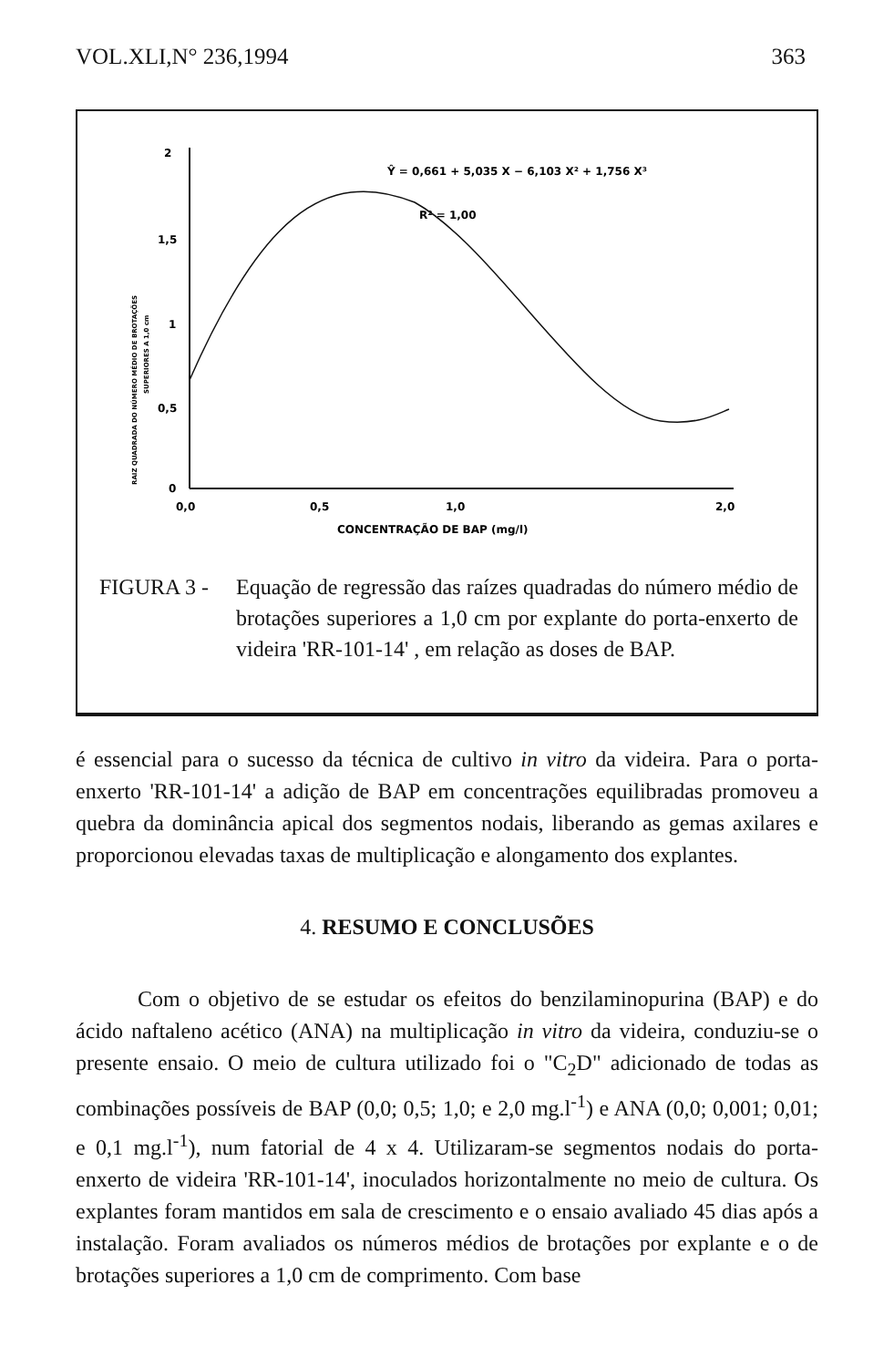VOL.XLI,N° 236,1994 363
RAIZ QUADRADA DO NÚMERO MÉDIO DE BROTAÇÕES
SUPERIORES A 1,0 cm
2
1,5
1
0,5
0
0,0
0,5
1,0
2,0
CONCENTRAÇÃO DE BAP (mg/l)
Ŷ = 0,661 + 5,035 X − 6,103 X² + 1,756 X³
R² = 1,00
FIGURA 3 - Equação de regressão das raízes quadradas do número médio de brotações superiores a 1,0 cm por explante do porta-enxerto de videira 'RR-101-14' , em relação as doses de BAP.
é essencial para o sucesso da técnica de cultivo in vitro da videira. Para o porta-enxerto 'RR-101-14' a adição de BAP em concentrações equilibradas promoveu a quebra da dominância apical dos segmentos nodais, liberando as gemas axilares e proporcionou elevadas taxas de multiplicação e alongamento dos explantes.
4. RESUMO E CONCLUSÕES
Com o objetivo de se estudar os efeitos do benzilaminopurina (BAP) e do ácido naftaleno acético (ANA) na multiplicação in vitro da videira, conduziu-se o presente ensaio. O meio de cultura utilizado foi o "C<sub>2</sub>D" adicionado de todas as combinações possíveis de BAP (0,0; 0,5; 1,0; e 2,0 mg.l<sup>-1</sup>) e ANA (0,0; 0,001; 0,01; e 0,1 mg.l<sup>-1</sup>), num fatorial de 4 x 4. Utilizaram-se segmentos nodais do porta-enxerto de videira 'RR-101-14', inoculados horizontalmente no meio de cultura. Os explantes foram mantidos em sala de crescimento e o ensaio avaliado 45 dias após a instalação. Foram avaliados os números médios de brotações por explante e o de brotações superiores a 1,0 cm de comprimento. Com base